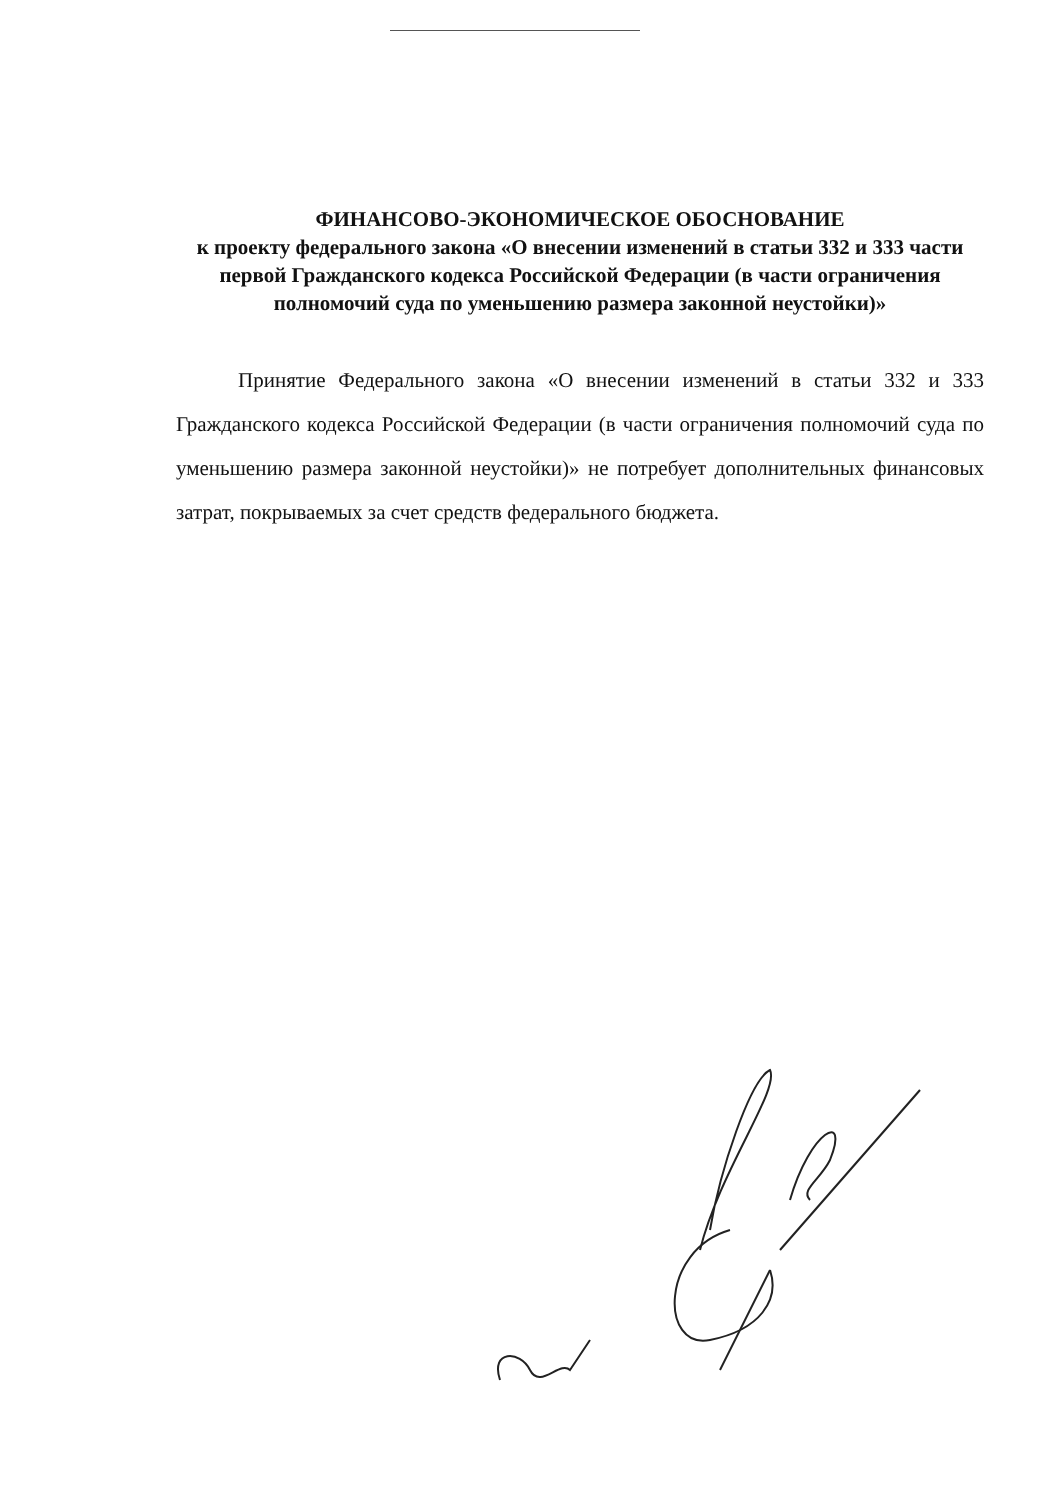ФИНАНСОВО-ЭКОНОМИЧЕСКОЕ ОБОСНОВАНИЕ
к проекту федерального закона «О внесении изменений в статьи 332 и 333 части первой Гражданского кодекса Российской Федерации (в части ограничения полномочий суда по уменьшению размера законной неустойки)»
Принятие Федерального закона «О внесении изменений в статьи 332 и 333 Гражданского кодекса Российской Федерации (в части ограничения полномочий суда по уменьшению размера законной неустойки)» не потребует дополнительных финансовых затрат, покрываемых за счет средств федерального бюджета.